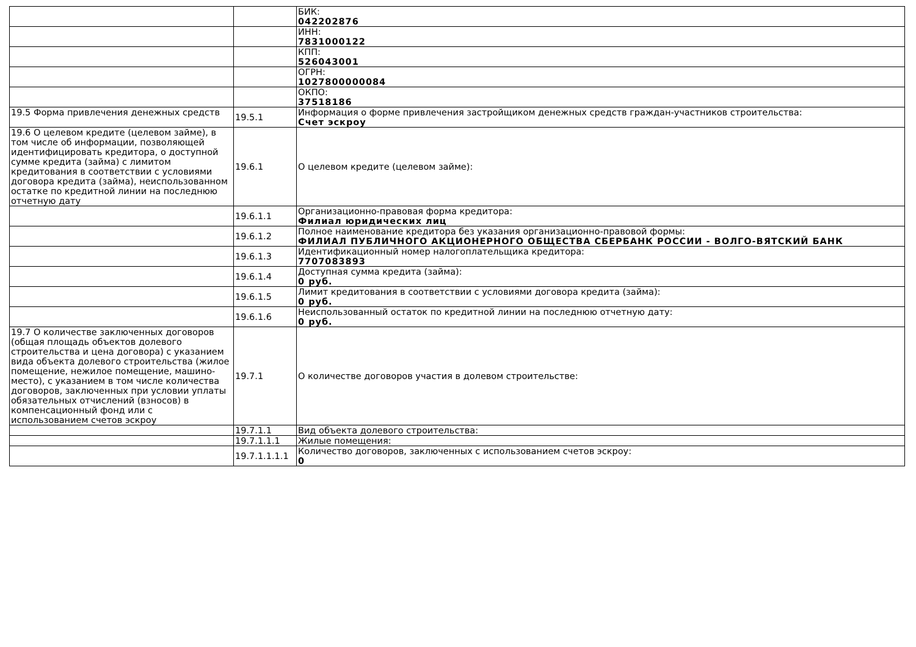| | | БИК: 042202876 |
| | | ИНН: 7831000122 |
| | | КПП: 526043001 |
| | | ОГРН: 1027800000084 |
| | | ОКПО: 37518186 |
| 19.5 Форма привлечения денежных средств | 19.5.1 | Информация о форме привлечения застройщиком денежных средств граждан-участников строительства: Счет эскроу |
| 19.6 О целевом кредите (целевом займе), в том числе об информации, позволяющей идентифицировать кредитора, о доступной сумме кредита (займа) с лимитом кредитования в соответствии с условиями договора кредита (займа), неиспользованном остатке по кредитной линии на последнюю отчетную дату | 19.6.1 | О целевом кредите (целевом займе): |
| | 19.6.1.1 | Организационно-правовая форма кредитора: Филиал юридических лиц |
| | 19.6.1.2 | Полное наименование кредитора без указания организационно-правовой формы: ФИЛИАЛ ПУБЛИЧНОГО АКЦИОНЕРНОГО ОБЩЕСТВА СБЕРБАНК РОССИИ - ВОЛГО-ВЯТСКИЙ БАНК |
| | 19.6.1.3 | Идентификационный номер налогоплательщика кредитора: 7707083893 |
| | 19.6.1.4 | Доступная сумма кредита (займа): 0 руб. |
| | 19.6.1.5 | Лимит кредитования в соответствии с условиями договора кредита (займа): 0 руб. |
| | 19.6.1.6 | Неиспользованный остаток по кредитной линии на последнюю отчетную дату: 0 руб. |
| 19.7 О количестве заключенных договоров (общая площадь объектов долевого строительства и цена договора) с указанием вида объекта долевого строительства (жилое помещение, нежилое помещение, машино-место), с указанием в том числе количества договоров, заключенных при условии уплаты обязательных отчислений (взносов) в компенсационный фонд или с использованием счетов эскроу | 19.7.1 | О количестве договоров участия в долевом строительстве: |
| | 19.7.1.1 | Вид объекта долевого строительства: |
| | 19.7.1.1.1 | Жилые помещения: |
| | 19.7.1.1.1.1 | Количество договоров, заключенных с использованием счетов эскроу: 0 |